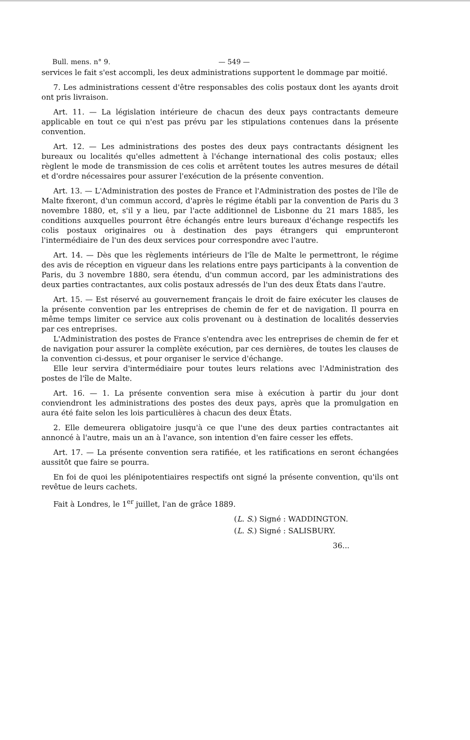Bull. mens. n° 9. — 549 —
services le fait s'est accompli, les deux administrations supportent le dommage par moitié.
7. Les administrations cessent d'être responsables des colis postaux dont les ayants droit ont pris livraison.
Art. 11. — La législation intérieure de chacun des deux pays contractants demeure applicable en tout ce qui n'est pas prévu par les stipulations contenues dans la présente convention.
Art. 12. — Les administrations des postes des deux pays contractants désignent les bureaux ou localités qu'elles admettent à l'échange international des colis postaux; elles règlent le mode de transmission de ces colis et arrêtent toutes les autres mesures de détail et d'ordre nécessaires pour assurer l'exécution de la présente convention.
Art. 13. — L'Administration des postes de France et l'Administration des postes de l'île de Malte fixeront, d'un commun accord, d'après le régime établi par la convention de Paris du 3 novembre 1880, et, s'il y a lieu, par l'acte additionnel de Lisbonne du 21 mars 1885, les conditions auxquelles pourront être échangés entre leurs bureaux d'échange respectifs les colis postaux originaires ou à destination des pays étrangers qui emprunteront l'intermédiaire de l'un des deux services pour correspondre avec l'autre.
Art. 14. — Dès que les règlements intérieurs de l'île de Malte le permettront, le régime des avis de réception en vigueur dans les relations entre pays participants à la convention de Paris, du 3 novembre 1880, sera étendu, d'un commun accord, par les administrations des deux parties contractantes, aux colis postaux adressés de l'un des deux États dans l'autre.
Art. 15. — Est réservé au gouvernement français le droit de faire exécuter les clauses de la présente convention par les entreprises de chemin de fer et de navigation. Il pourra en même temps limiter ce service aux colis provenant ou à destination de localités desservies par ces entreprises.
L'Administration des postes de France s'entendra avec les entreprises de chemin de fer et de navigation pour assurer la complète exécution, par ces dernières, de toutes les clauses de la convention ci-dessus, et pour organiser le service d'échange.
Elle leur servira d'intermédiaire pour toutes leurs relations avec l'Administration des postes de l'île de Malte.
Art. 16. — 1. La présente convention sera mise à exécution à partir du jour dont conviendront les administrations des postes des deux pays, après que la promulgation en aura été faite selon les lois particulières à chacun des deux États.
2. Elle demeurera obligatoire jusqu'à ce que l'une des deux parties contractantes ait annoncé à l'autre, mais un an à l'avance, son intention d'en faire cesser les effets.
Art. 17. — La présente convention sera ratifiée, et les ratifications en seront échangées aussitôt que faire se pourra.
En foi de quoi les plénipotentiaires respectifs ont signé la présente convention, qu'ils ont revêtue de leurs cachets.
Fait à Londres, le 1<sup>er</sup> juillet, l'an de grâce 1889.
(L. S.) Signé : WADDINGTON.
(L. S.) Signé : SALISBURY.
36...